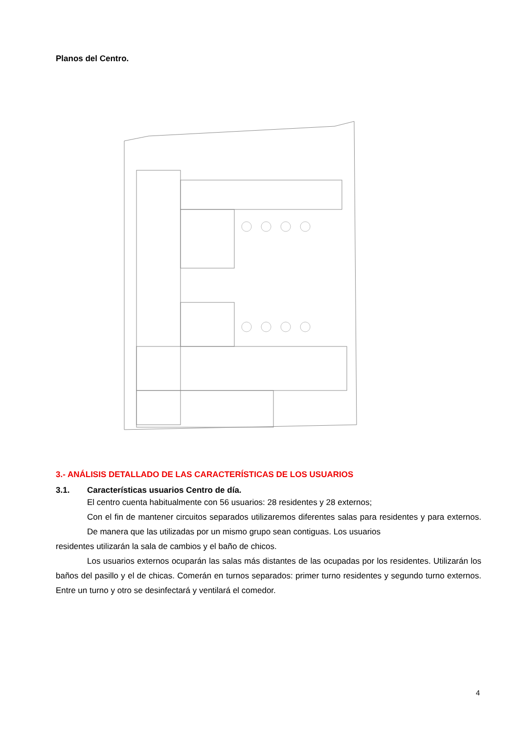Planos del Centro.
3.- ANÁLISIS DETALLADO DE LAS CARACTERÍSTICAS DE LOS USUARIOS
3.1. Características usuarios Centro de día.
El centro cuenta habitualmente con 56 usuarios: 28 residentes y 28 externos;
Con el fin de mantener circuitos separados utilizaremos diferentes salas para residentes y para externos. De manera que las utilizadas por un mismo grupo sean contiguas. Los usuarios
residentes utilizarán la sala de cambios y el baño de chicos.
Los usuarios externos ocuparán las salas más distantes de las ocupadas por los residentes. Utilizarán los baños del pasillo y el de chicas. Comerán en turnos separados: primer turno residentes y segundo turno externos. Entre un turno y otro se desinfectará y ventilará el comedor.
4